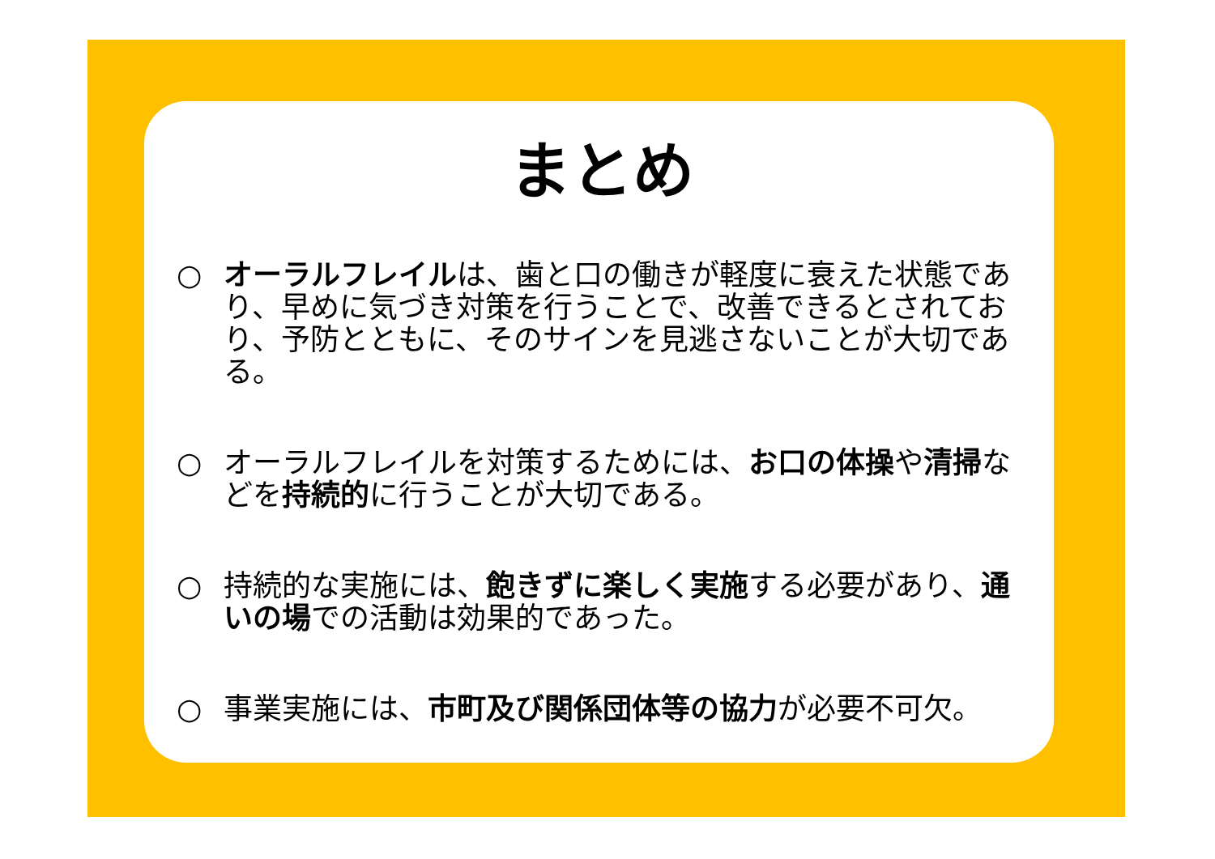まとめ
○ オーラルフレイルは、歯と口の働きが軽度に衰えた状態であり、早めに気づき対策を行うことで、改善できるとされており、予防とともに、そのサインを見逃さないことが大切である。
○ オーラルフレイルを対策するためには、お口の体操や清掃などを持続的に行うことが大切である。
○ 持続的な実施には、飽きずに楽しく実施する必要があり、通いの場での活動は効果的であった。
○ 事業実施には、市町及び関係団体等の協力が必要不可欠。